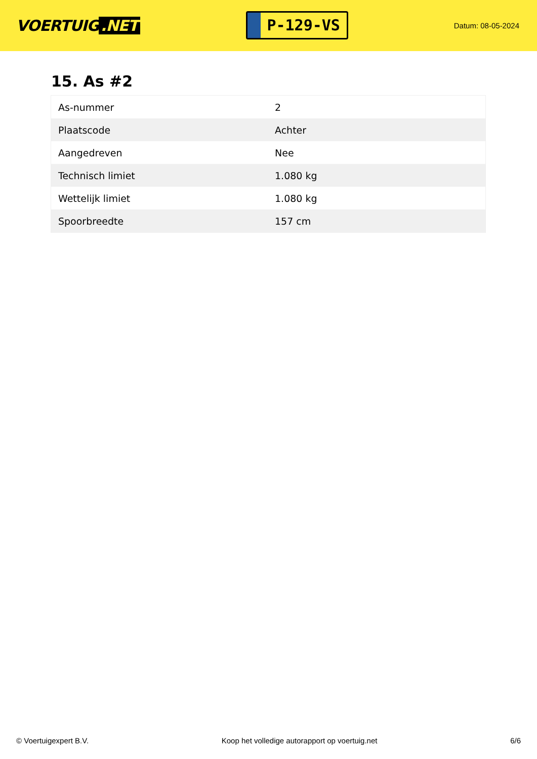VOERTUIG.NET
P-129-VS
Datum: 08-05-2024
15. As #2
| As-nummer | 2 |
| Plaatscode | Achter |
| Aangedreven | Nee |
| Technisch limiet | 1.080 kg |
| Wettelijk limiet | 1.080 kg |
| Spoorbreedte | 157 cm |
© Voertuigexpert B.V. Koop het volledige autorapport op voertuig.net 6/6